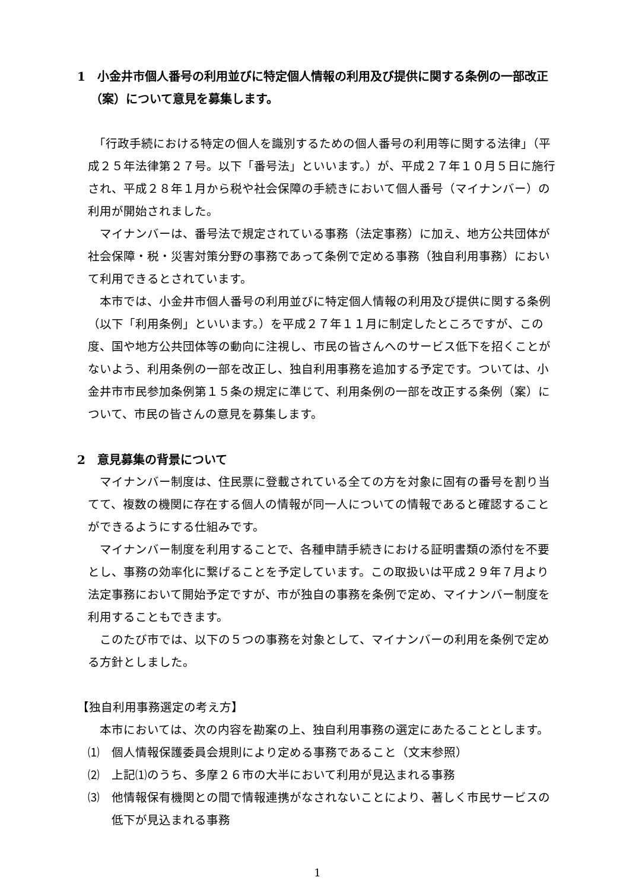1　小金井市個人番号の利用並びに特定個人情報の利用及び提供に関する条例の一部改正（案）について意見を募集します。
　「行政手続における特定の個人を識別するための個人番号の利用等に関する法律」（平成２５年法律第２７号。以下「番号法」といいます。）が、平成２７年１０月５日に施行され、平成２８年１月から税や社会保障の手続きにおいて個人番号（マイナンバー）の利用が開始されました。
　マイナンバーは、番号法で規定されている事務（法定事務）に加え、地方公共団体が社会保障・税・災害対策分野の事務であって条例で定める事務（独自利用事務）において利用できるとされています。
　本市では、小金井市個人番号の利用並びに特定個人情報の利用及び提供に関する条例（以下「利用条例」といいます。）を平成２７年１１月に制定したところですが、この度、国や地方公共団体等の動向に注視し、市民の皆さんへのサービス低下を招くことがないよう、利用条例の一部を改正し、独自利用事務を追加する予定です。ついては、小金井市市民参加条例第１５条の規定に準じて、利用条例の一部を改正する条例（案）について、市民の皆さんの意見を募集します。
2　意見募集の背景について
　マイナンバー制度は、住民票に登載されている全ての方を対象に固有の番号を割り当てて、複数の機関に存在する個人の情報が同一人についての情報であると確認することができるようにする仕組みです。
　マイナンバー制度を利用することで、各種申請手続きにおける証明書類の添付を不要とし、事務の効率化に繋げることを予定しています。この取扱いは平成２９年７月より法定事務において開始予定ですが、市が独自の事務を条例で定め、マイナンバー制度を利用することもできます。
　このたび市では、以下の５つの事務を対象として、マイナンバーの利用を条例で定める方針としました。
【独自利用事務選定の考え方】
　本市においては、次の内容を勘案の上、独自利用事務の選定にあたることとします。
⑴　個人情報保護委員会規則により定める事務であること（文末参照）
⑵　上記⑴のうち、多摩２６市の大半において利用が見込まれる事務
⑶　他情報保有機関との間で情報連携がなされないことにより、著しく市民サービスの低下が見込まれる事務
1